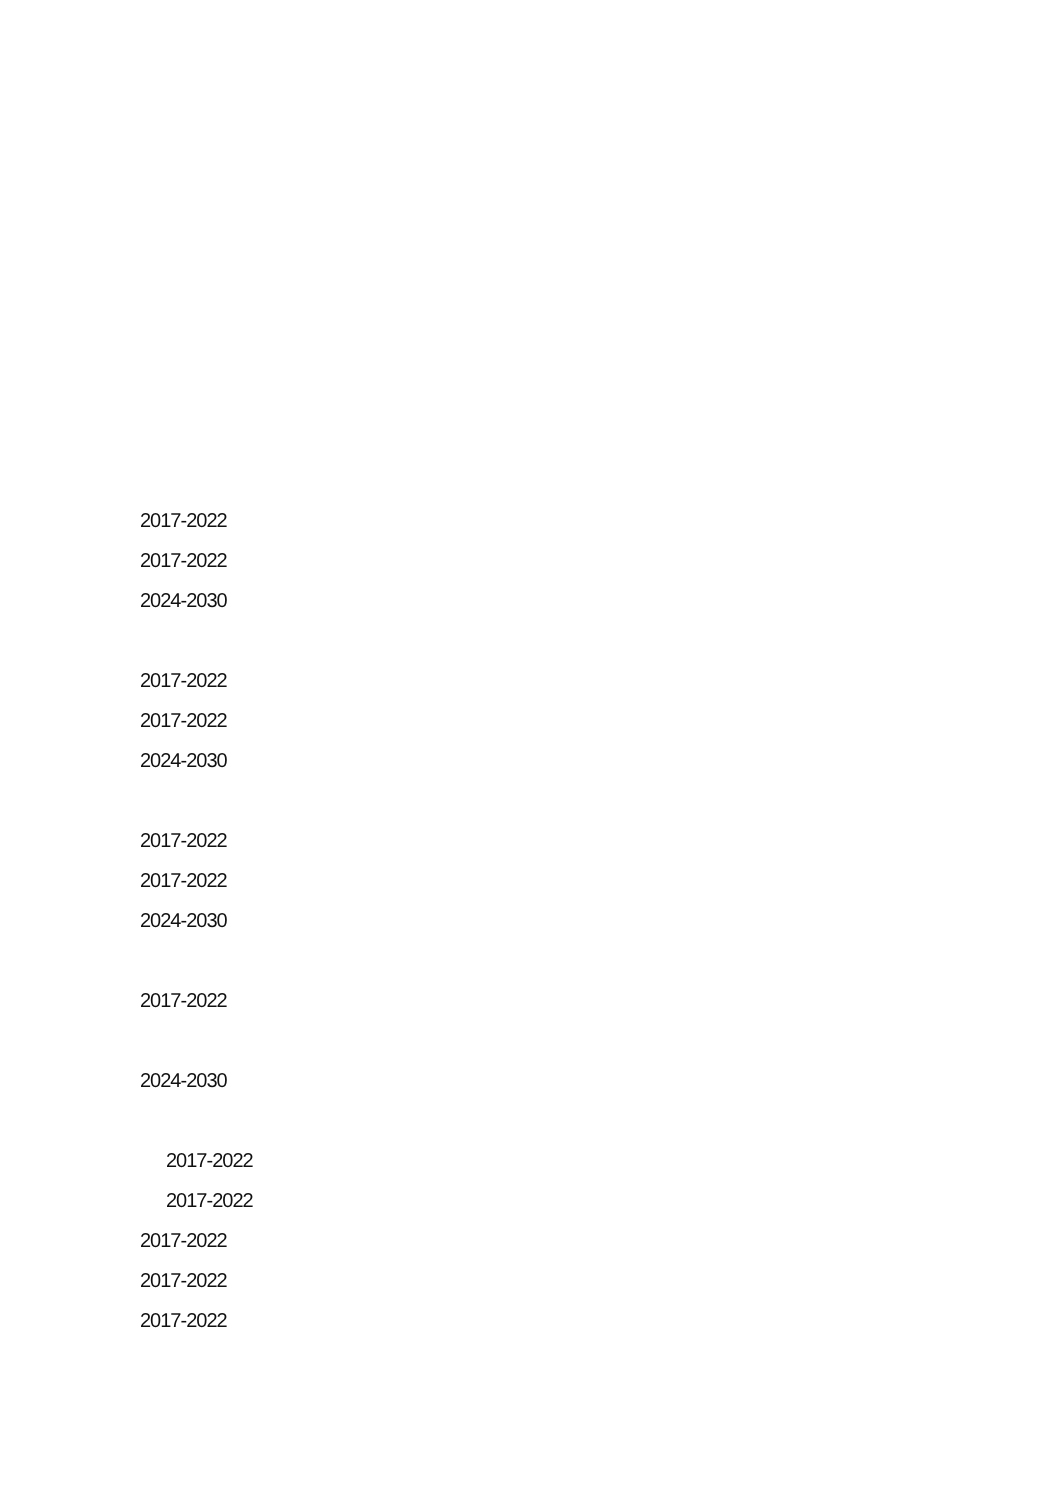2017-2022
2017-2022
2024-2030
2017-2022
2017-2022
2024-2030
2017-2022
2017-2022
2024-2030
2017-2022
2024-2030
2017-2022
2017-2022
2017-2022
2017-2022
2017-2022